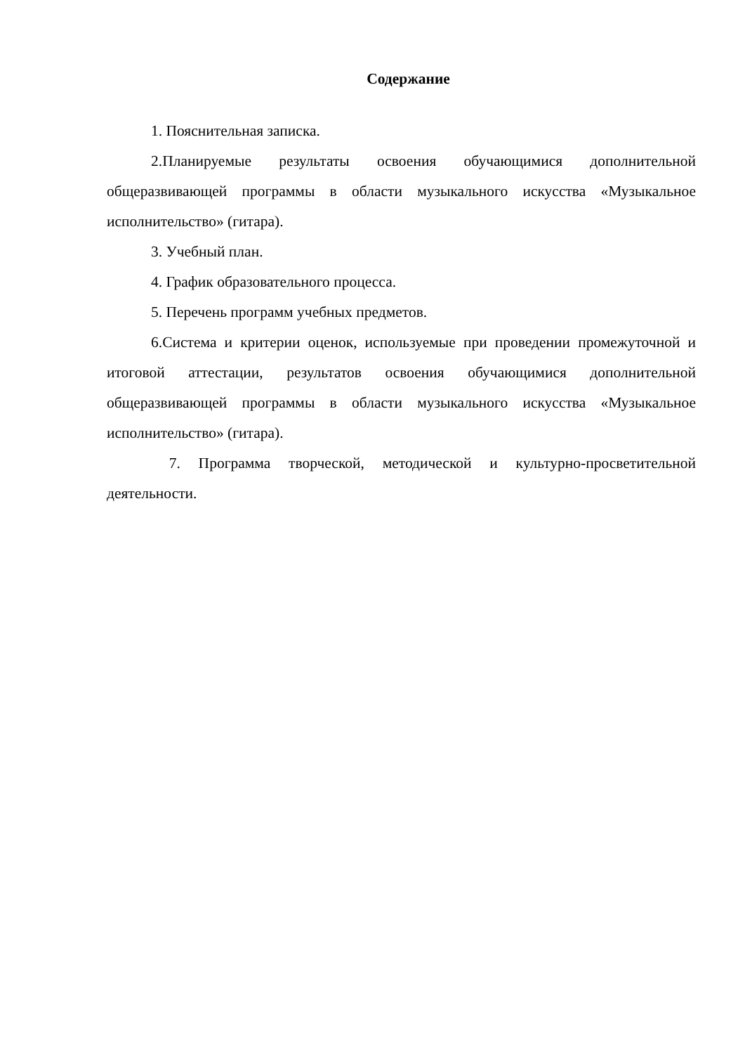Содержание
1. Пояснительная записка.
2.Планируемые результаты освоения обучающимися дополнительной общеразвивающей программы в области музыкального искусства «Музыкальное исполнительство» (гитара).
3. Учебный план.
4. График образовательного процесса.
5. Перечень программ учебных предметов.
6.Система и критерии оценок, используемые при проведении промежуточной и итоговой аттестации, результатов освоения обучающимися дополнительной общеразвивающей программы в области музыкального искусства «Музыкальное исполнительство» (гитара).
7. Программа творческой, методической и культурно-просветительной деятельности.